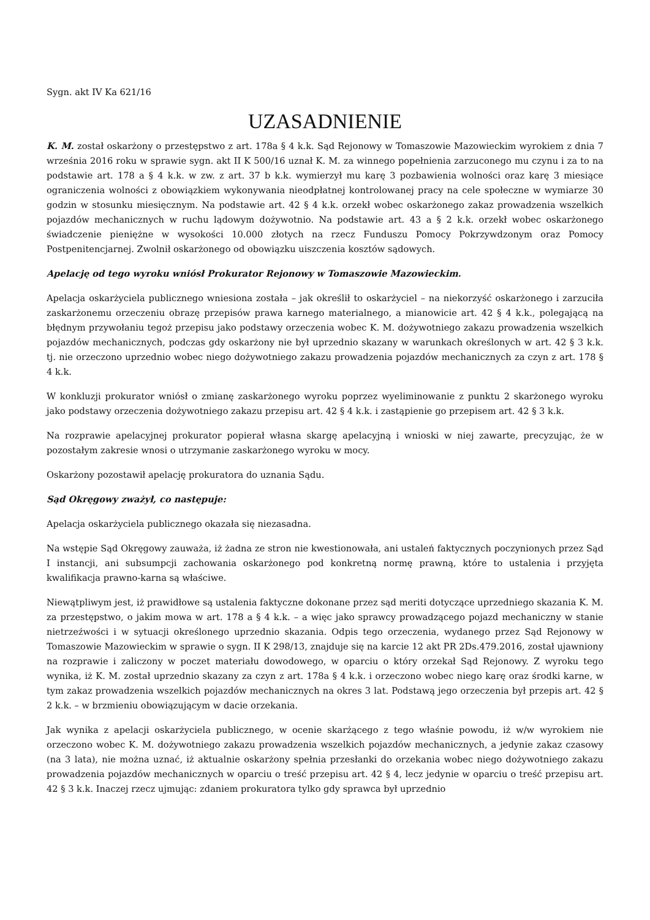Sygn. akt IV Ka 621/16
UZASADNIENIE
K. M. został oskarżony o przestępstwo z art. 178a § 4 k.k. Sąd Rejonowy w Tomaszowie Mazowieckim wyrokiem z dnia 7 września 2016 roku w sprawie sygn. akt II K 500/16 uznał K. M. za winnego popełnienia zarzuconego mu czynu i za to na podstawie art. 178 a § 4 k.k. w zw. z art. 37 b k.k. wymierzył mu karę 3 pozbawienia wolności oraz karę 3 miesiące ograniczenia wolności z obowiązkiem wykonywania nieodpłatnej kontrolowanej pracy na cele społeczne w wymiarze 30 godzin w stosunku miesięcznym. Na podstawie art. 42 § 4 k.k. orzekł wobec oskarżonego zakaz prowadzenia wszelkich pojazdów mechanicznych w ruchu lądowym dożywotnio. Na podstawie art. 43 a § 2 k.k. orzekł wobec oskarżonego świadczenie pieniężne w wysokości 10.000 złotych na rzecz Funduszu Pomocy Pokrzywdzonym oraz Pomocy Postpenitencjarnej. Zwolnił oskarżonego od obowiązku uiszczenia kosztów sądowych.
Apelację od tego wyroku wniósł Prokurator Rejonowy w Tomaszowie Mazowieckim.
Apelacja oskarżyciela publicznego wniesiona została – jak określił to oskarżyciel – na niekorzyść oskarżonego i zarzuciła zaskarżonemu orzeczeniu obrazę przepisów prawa karnego materialnego, a mianowicie art. 42 § 4 k.k., polegającą na błędnym przywołaniu tegoż przepisu jako podstawy orzeczenia wobec K. M. dożywotniego zakazu prowadzenia wszelkich pojazdów mechanicznych, podczas gdy oskarżony nie był uprzednio skazany w warunkach określonych w art. 42 § 3 k.k. tj. nie orzeczono uprzednio wobec niego dożywotniego zakazu prowadzenia pojazdów mechanicznych za czyn z art. 178 § 4 k.k.
W konkluzji prokurator wniósł o zmianę zaskarżonego wyroku poprzez wyeliminowanie z punktu 2 skarżonego wyroku jako podstawy orzeczenia dożywotniego zakazu przepisu art. 42 § 4 k.k. i zastąpienie go przepisem art. 42 § 3 k.k.
Na rozprawie apelacyjnej prokurator popierał własna skargę apelacyjną i wnioski w niej zawarte, precyzując, że w pozostałym zakresie wnosi o utrzymanie zaskarżonego wyroku w mocy.
Oskarżony pozostawił apelację prokuratora do uznania Sądu.
Sąd Okręgowy zważył, co następuje:
Apelacja oskarżyciela publicznego okazała się niezasadna.
Na wstępie Sąd Okręgowy zauważa, iż żadna ze stron nie kwestionowała, ani ustaleń faktycznych poczynionych przez Sąd I instancji, ani subsumpcji zachowania oskarżonego pod konkretną normę prawną, które to ustalenia i przyjęta kwalifikacja prawno-karna są właściwe.
Niewątpliwym jest, iż prawidłowe są ustalenia faktyczne dokonane przez sąd meriti dotyczące uprzedniego skazania K. M. za przestępstwo, o jakim mowa w art. 178 a § 4 k.k. – a więc jako sprawcy prowadzącego pojazd mechaniczny w stanie nietrzeźwości i w sytuacji określonego uprzednio skazania. Odpis tego orzeczenia, wydanego przez Sąd Rejonowy w Tomaszowie Mazowieckim w sprawie o sygn. II K 298/13, znajduje się na karcie 12 akt PR 2Ds.479.2016, został ujawniony na rozprawie i zaliczony w poczet materiału dowodowego, w oparciu o który orzekał Sąd Rejonowy. Z wyroku tego wynika, iż K. M. został uprzednio skazany za czyn z art. 178a § 4 k.k. i orzeczono wobec niego karę oraz środki karne, w tym zakaz prowadzenia wszelkich pojazdów mechanicznych na okres 3 lat. Podstawą jego orzeczenia był przepis art. 42 § 2 k.k. – w brzmieniu obowiązującym w dacie orzekania.
Jak wynika z apelacji oskarżyciela publicznego, w ocenie skarżącego z tego właśnie powodu, iż w/w wyrokiem nie orzeczono wobec K. M. dożywotniego zakazu prowadzenia wszelkich pojazdów mechanicznych, a jedynie zakaz czasowy (na 3 lata), nie można uznać, iż aktualnie oskarżony spełnia przesłanki do orzekania wobec niego dożywotniego zakazu prowadzenia pojazdów mechanicznych w oparciu o treść przepisu art. 42 § 4, lecz jedynie w oparciu o treść przepisu art. 42 § 3 k.k. Inaczej rzecz ujmując: zdaniem prokuratora tylko gdy sprawca był uprzednio